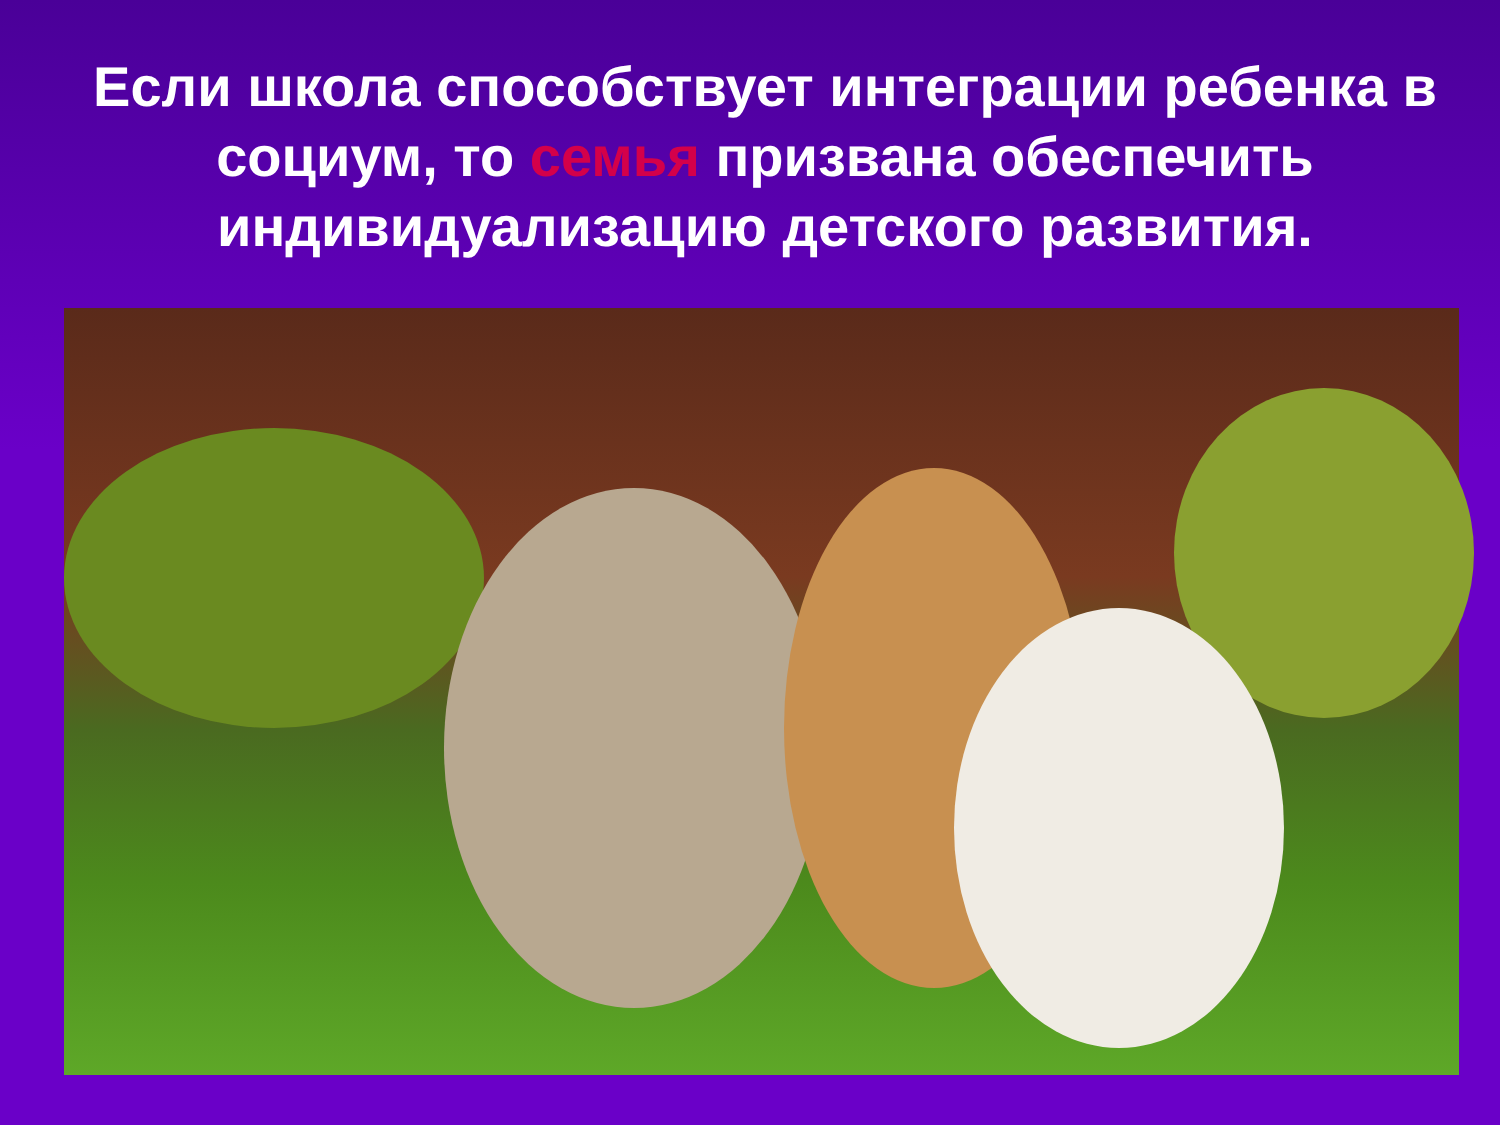Если школа способствует интеграции ребенка в социум, то семья призвана обеспечить индивидуализацию детского развития.